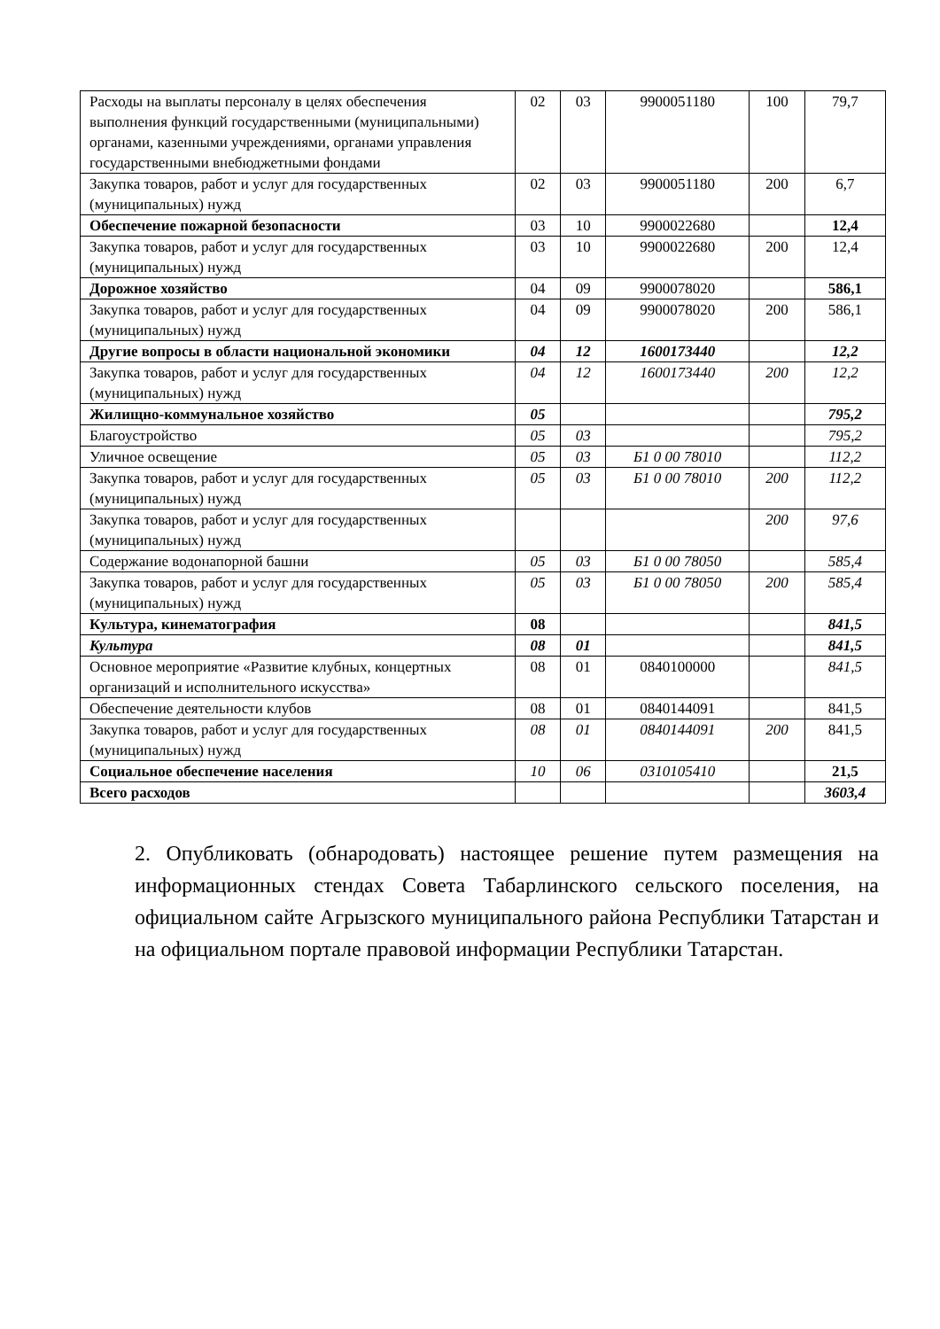| Расходы на выплаты персоналу в целях обеспечения выполнения функций государственными (муниципальными) органами, казенными учреждениями, органами управления государственными внебюджетными фондами | 02 | 03 | 9900051180 | 100 | 79,7 |
| Закупка товаров, работ и услуг для государственных (муниципальных) нужд | 02 | 03 | 9900051180 | 200 | 6,7 |
| Обеспечение пожарной безопасности | 03 | 10 | 9900022680 | | 12,4 |
| Закупка товаров, работ и услуг для государственных (муниципальных) нужд | 03 | 10 | 9900022680 | 200 | 12,4 |
| Дорожное хозяйство | 04 | 09 | 9900078020 | | 586,1 |
| Закупка товаров, работ и услуг для государственных (муниципальных) нужд | 04 | 09 | 9900078020 | 200 | 586,1 |
| Другие вопросы в области национальной экономики | 04 | 12 | 1600173440 | | 12,2 |
| Закупка товаров, работ и услуг для государственных (муниципальных) нужд | 04 | 12 | 1600173440 | 200 | 12,2 |
| Жилищно-коммунальное хозяйство | 05 | | | | 795,2 |
| Благоустройство | 05 | 03 | | | 795,2 |
| Уличное освещение | 05 | 03 | Б1 0 00 78010 | | 112,2 |
| Закупка товаров, работ и услуг для государственных (муниципальных) нужд | 05 | 03 | Б1 0 00 78010 | 200 | 112,2 |
| Закупка товаров, работ и услуг для государственных (муниципальных) нужд | | | | 200 | 97,6 |
| Содержание водонапорной башни | 05 | 03 | Б1 0 00 78050 | | 585,4 |
| Закупка товаров, работ и услуг для государственных (муниципальных) нужд | 05 | 03 | Б1 0 00 78050 | 200 | 585,4 |
| Культура, кинематография | 08 | | | | 841,5 |
| Культура | 08 | 01 | | | 841,5 |
| Основное мероприятие «Развитие клубных, концертных организаций и исполнительного искусства» | 08 | 01 | 0840100000 | | 841,5 |
| Обеспечение деятельности клубов | 08 | 01 | 0840144091 | | 841,5 |
| Закупка товаров, работ и услуг для государственных (муниципальных) нужд | 08 | 01 | 0840144091 | 200 | 841,5 |
| Социальное обеспечение населения | 10 | 06 | 0310105410 | | 21,5 |
| Всего расходов | | | | | 3603,4 |
2. Опубликовать (обнародовать) настоящее решение путем размещения на информационных стендах Совета Табарлинского сельского поселения, на официальном сайте Агрызского муниципального района Республики Татарстан и на официальном портале правовой информации Республики Татарстан.